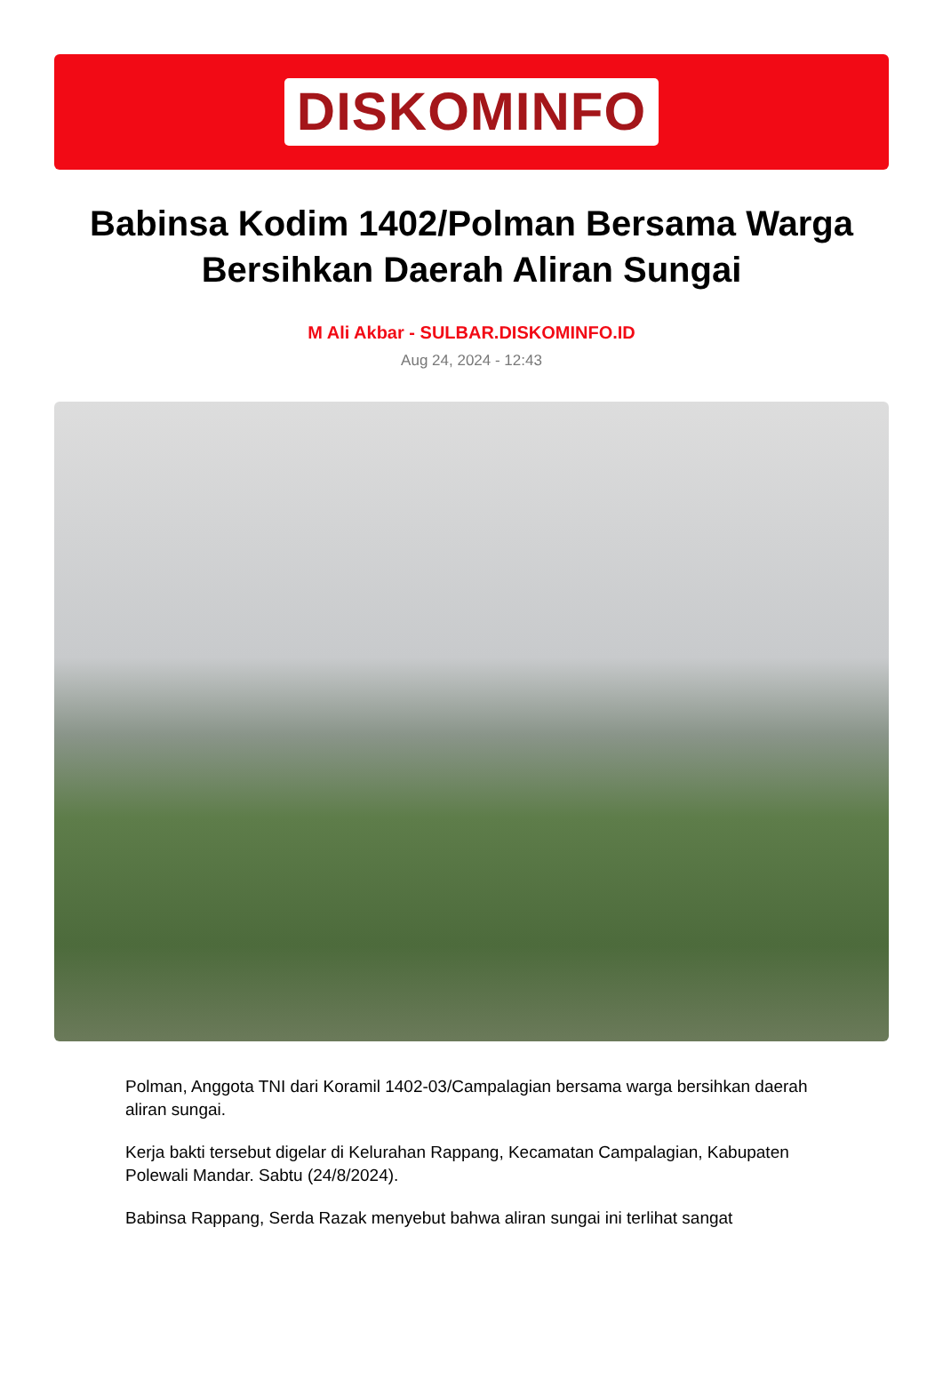DISKOMINFO
Babinsa Kodim 1402/Polman Bersama Warga Bersihkan Daerah Aliran Sungai
M Ali Akbar - SULBAR.DISKOMINFO.ID
Aug 24, 2024 - 12:43
Polman, Anggota TNI dari Koramil 1402-03/Campalagian bersama warga bersihkan daerah aliran sungai.
Kerja bakti tersebut digelar di Kelurahan Rappang, Kecamatan Campalagian, Kabupaten Polewali Mandar. Sabtu (24/8/2024).
Babinsa Rappang, Serda Razak menyebut bahwa aliran sungai ini terlihat sangat